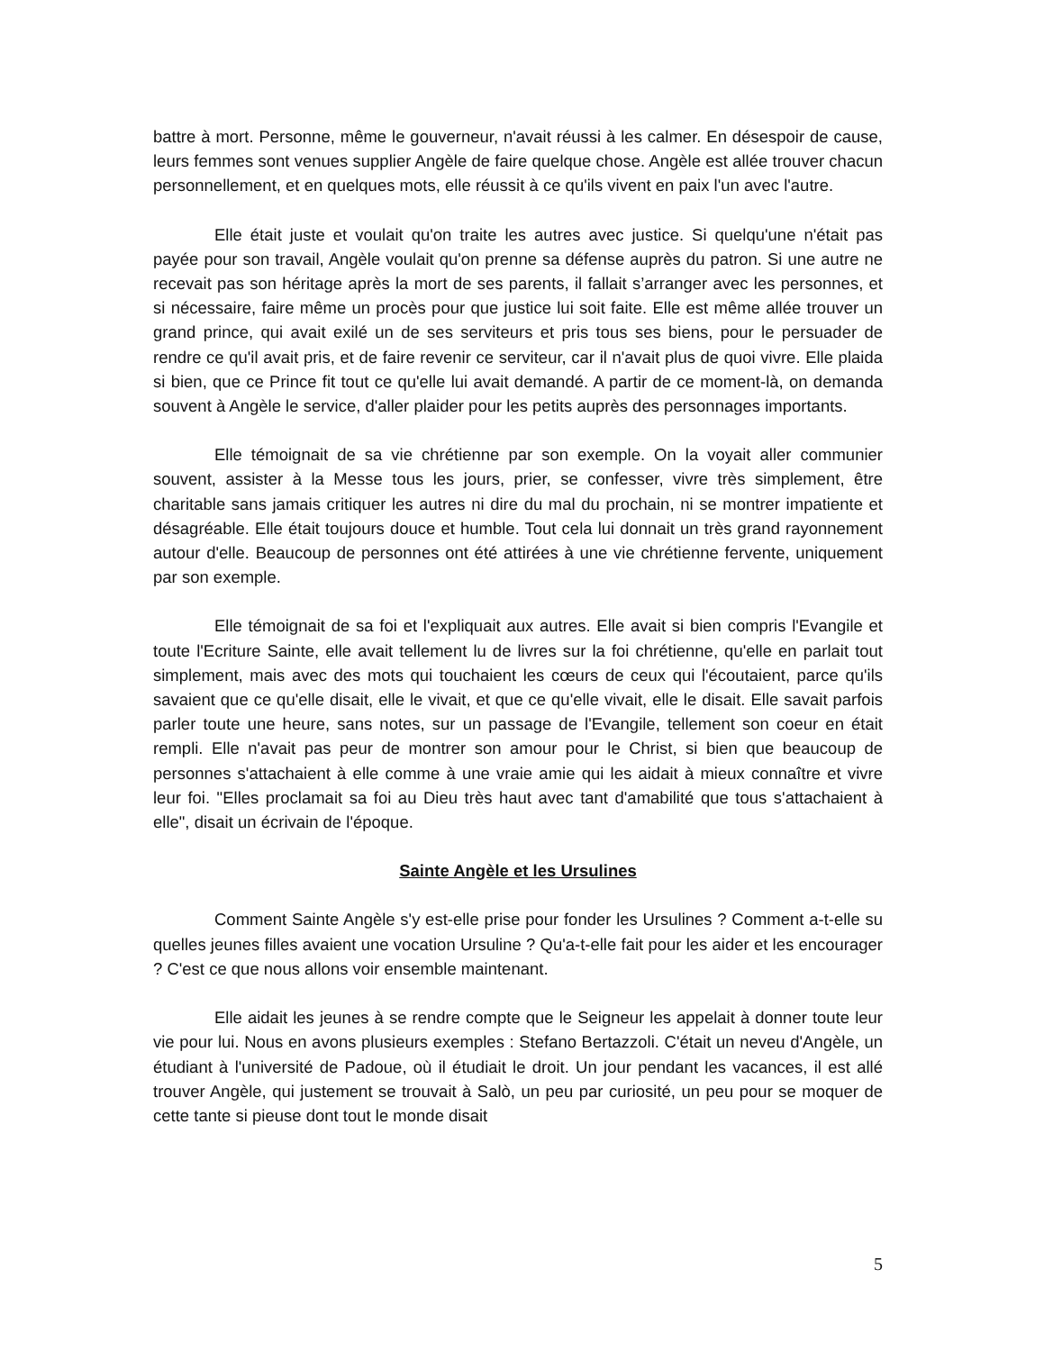battre à mort. Personne, même le gouverneur, n'avait réussi à les calmer. En désespoir de cause, leurs femmes sont venues supplier Angèle de faire quelque chose. Angèle est allée trouver chacun personnellement, et en quelques mots, elle réussit à ce qu'ils vivent en paix l'un avec l'autre.
Elle était juste et voulait qu'on traite les autres avec justice. Si quelqu'une n'était pas payée pour son travail, Angèle voulait qu'on prenne sa défense auprès du patron. Si une autre ne recevait pas son héritage après la mort de ses parents, il fallait s’arranger avec les personnes, et si nécessaire, faire même un procès pour que justice lui soit faite. Elle est même allée trouver un grand prince, qui avait exilé un de ses serviteurs et pris tous ses biens, pour le persuader de rendre ce qu'il avait pris, et de faire revenir ce serviteur, car il n'avait plus de quoi vivre. Elle plaida si bien, que ce Prince fit tout ce qu'elle lui avait demandé. A partir de ce moment-là, on demanda souvent à Angèle le service, d'aller plaider pour les petits auprès des personnages importants.
Elle témoignait de sa vie chrétienne par son exemple. On la voyait aller communier souvent, assister à la Messe tous les jours, prier, se confesser, vivre très simplement, être charitable sans jamais critiquer les autres ni dire du mal du prochain, ni se montrer impatiente et désagréable. Elle était toujours douce et humble. Tout cela lui donnait un très grand rayonnement autour d'elle. Beaucoup de personnes ont été attirées à une vie chrétienne fervente, uniquement par son exemple.
Elle témoignait de sa foi et l'expliquait aux autres. Elle avait si bien compris l'Evangile et toute l'Ecriture Sainte, elle avait tellement lu de livres sur la foi chrétienne, qu'elle en parlait tout simplement, mais avec des mots qui touchaient les cœurs de ceux qui l'écoutaient, parce qu'ils savaient que ce qu'elle disait, elle le vivait, et que ce qu'elle vivait, elle le disait. Elle savait parfois parler toute une heure, sans notes, sur un passage de l'Evangile, tellement son coeur en était rempli. Elle n'avait pas peur de montrer son amour pour le Christ, si bien que beaucoup de personnes s'attachaient à elle comme à une vraie amie qui les aidait à mieux connaître et vivre leur foi. "Elles proclamait sa foi au Dieu très haut avec tant d'amabilité que tous s'attachaient à elle", disait un écrivain de l'époque.
Sainte Angèle et les Ursulines
Comment Sainte Angèle s'y est-elle prise pour fonder les Ursulines ? Comment a-t-elle su quelles jeunes filles avaient une vocation Ursuline ? Qu'a-t-elle fait pour les aider et les encourager ? C'est ce que nous allons voir ensemble maintenant.
Elle aidait les jeunes à se rendre compte que le Seigneur les appelait à donner toute leur vie pour lui. Nous en avons plusieurs exemples : Stefano Bertazzoli. C'était un neveu d'Angèle, un étudiant à l'université de Padoue, où il étudiait le droit. Un jour pendant les vacances, il est allé trouver Angèle, qui justement se trouvait à Salò, un peu par curiosité, un peu pour se moquer de cette tante si pieuse dont tout le monde disait
5